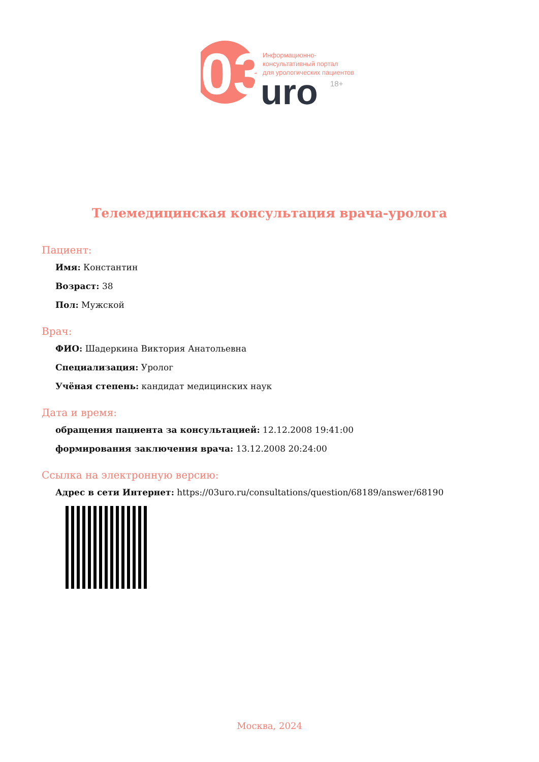03
uro
18+
Информационно-
консультативный портал
для урологических пациентов
Телемедицинская консультация врача-уролога
Пациент:
Имя: Константин
Возраст: 38
Пол: Мужской
Врач:
ФИО: Шадеркина Виктория Анатольевна
Специализация: Уролог
Учёная степень: кандидат медицинских наук
Дата и время:
обращения пациента за консультацией: 12.12.2008 19:41:00
формирования заключения врача: 13.12.2008 20:24:00
Ссылка на электронную версию:
Адрес в сети Интернет: https://03uro.ru/consultations/question/68189/answer/68190
Москва, 2024